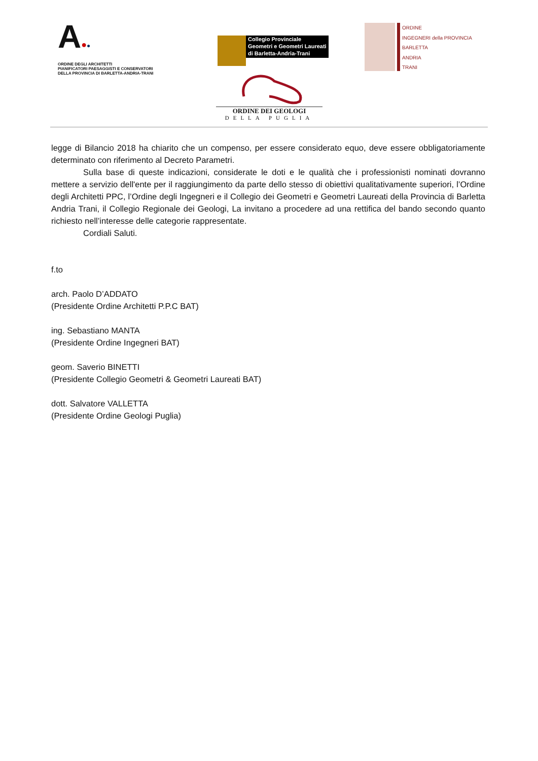A●●
ORDINE DEGLI ARCHITETTI
PIANIFICATORI PAESAGGISTI E CONSERVATORI
DELLA PROVINCIA DI BARLETTA-ANDRIA-TRANI
Collegio Provinciale
Geometri e Geometri Laureati
di Barletta-Andria-Trani
ORDINE
INGEGNERI della PROVINCIA
BARLETTA
ANDRIA
TRANI
ORDINE DEI GEOLOGI
DELLA PUGLIA
legge di Bilancio 2018 ha chiarito che un compenso, per essere considerato equo, deve essere obbligatoriamente determinato con riferimento al Decreto Parametri.
Sulla base di queste indicazioni, considerate le doti e le qualità che i professionisti nominati dovranno mettere a servizio dell'ente per il raggiungimento da parte dello stesso di obiettivi qualitativamente superiori, l’Ordine degli Architetti PPC, l’Ordine degli Ingegneri e il Collegio dei Geometri e Geometri Laureati della Provincia di Barletta Andria Trani, il Collegio Regionale dei Geologi, La invitano a procedere ad una rettifica del bando secondo quanto richiesto nell’interesse delle categorie rappresentate.
Cordiali Saluti.
f.to
arch. Paolo D’ADDATO
(Presidente Ordine Architetti P.P.C BAT)
ing. Sebastiano MANTA
(Presidente Ordine Ingegneri BAT)
geom. Saverio BINETTI
(Presidente Collegio Geometri & Geometri Laureati BAT)
dott. Salvatore VALLETTA
(Presidente Ordine Geologi Puglia)